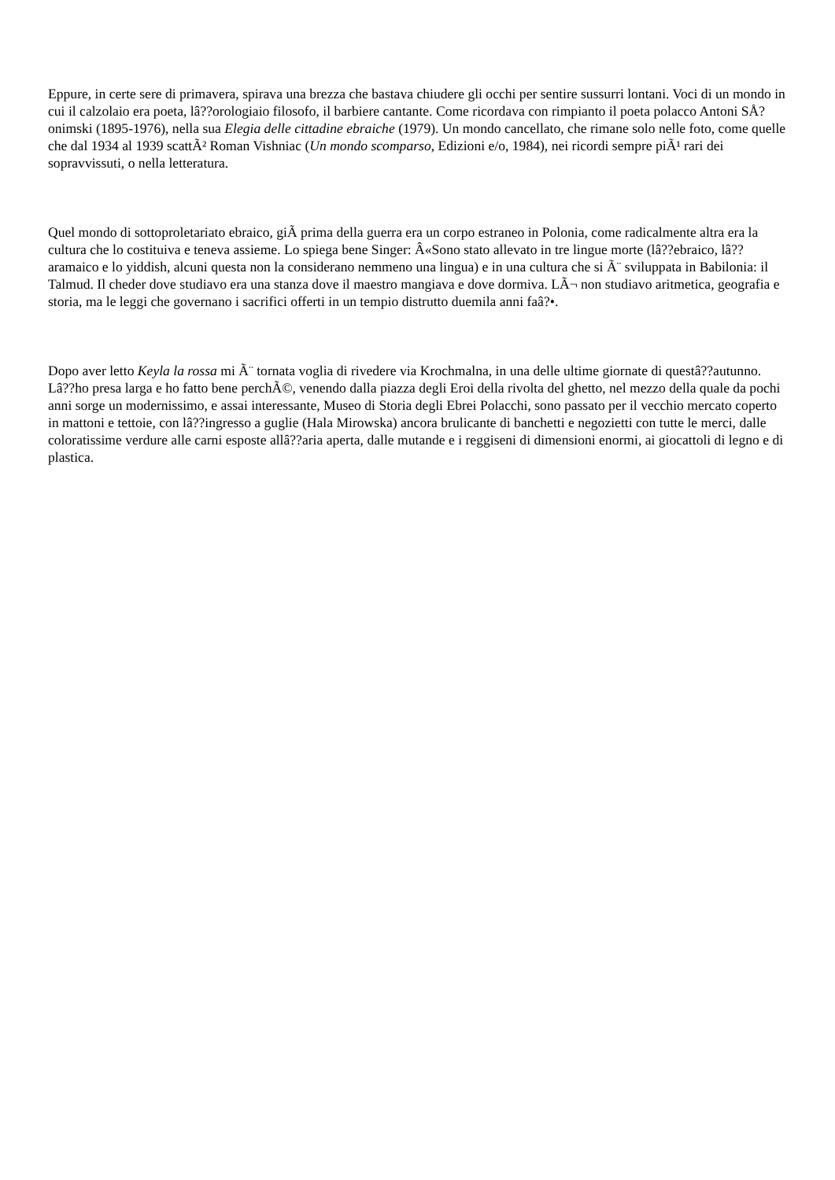Eppure, in certe sere di primavera, spirava una brezza che bastava chiudere gli occhi per sentire sussurri lontani. Voci di un mondo in cui il calzolaio era poeta, lâ??orologiaio filosofo, il barbiere cantante. Come ricordava con rimpianto il poeta polacco Antoni SÅ?onimski (1895-1976), nella sua Elegia delle cittadine ebraiche (1979). Un mondo cancellato, che rimane solo nelle foto, come quelle che dal 1934 al 1939 scattÃ² Roman Vishniac (Un mondo scomparso, Edizioni e/o, 1984), nei ricordi sempre piÃ¹ rari dei sopravvissuti, o nella letteratura.
Quel mondo di sottoproletariato ebraico, giÃ prima della guerra era un corpo estraneo in Polonia, come radicalmente altra era la cultura che lo costituiva e teneva assieme. Lo spiega bene Singer: Â«Sono stato allevato in tre lingue morte (lâ??ebraico, lâ??aramaico e lo yiddish, alcuni questa non la considerano nemmeno una lingua) e in una cultura che si Ã¨ sviluppata in Babilonia: il Talmud. Il cheder dove studiavo era una stanza dove il maestro mangiava e dove dormiva. LÃ¬ non studiavo aritmetica, geografia e storia, ma le leggi che governano i sacrifici offerti in un tempio distrutto duemila anni faâ?•.
Dopo aver letto Keyla la rossa mi Ã¨ tornata voglia di rivedere via Krochmalna, in una delle ultime giornate di questâ??autunno. Lâ??ho presa larga e ho fatto bene perchÃ©, venendo dalla piazza degli Eroi della rivolta del ghetto, nel mezzo della quale da pochi anni sorge un modernissimo, e assai interessante, Museo di Storia degli Ebrei Polacchi, sono passato per il vecchio mercato coperto in mattoni e tettoie, con lâ??ingresso a guglie (Hala Mirowska) ancora brulicante di banchetti e negozietti con tutte le merci, dalle coloratissime verdure alle carni esposte allâ??aria aperta, dalle mutande e i reggiseni di dimensioni enormi, ai giocattoli di legno e di plastica.